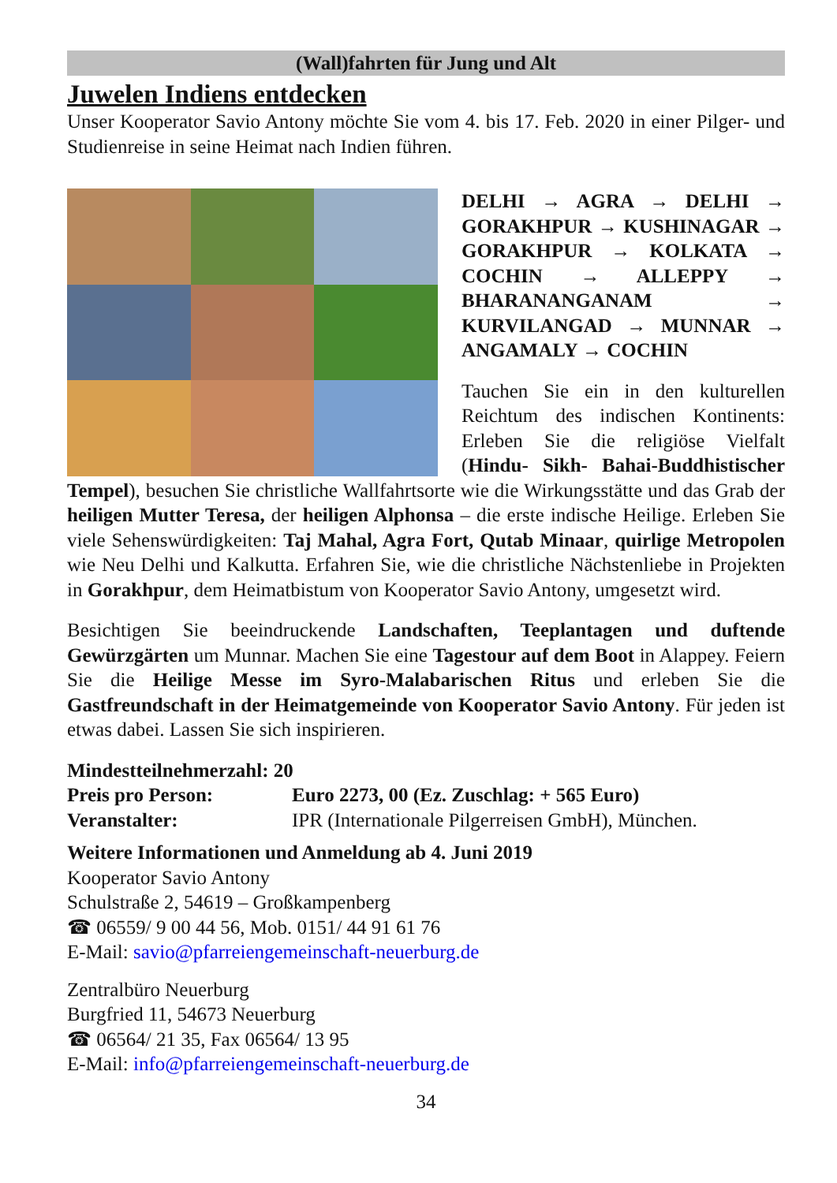(Wall)fahrten für Jung und Alt
Juwelen Indiens entdecken
Unser Kooperator Savio Antony möchte Sie vom 4. bis 17. Feb. 2020 in einer Pilger- und Studienreise in seine Heimat nach Indien führen.
DELHI → AGRA → DELHI → GORAKHPUR → KUSHINAGAR → GORAKHPUR → KOLKATA → COCHIN → ALLEPPY → BHARANANGANAM → KURVILANGAD → MUNNAR → ANGAMALY → COCHIN
Tauchen Sie ein in den kulturellen Reichtum des indischen Kontinents: Erleben Sie die religiöse Vielfalt (Hindu- Sikh- Bahai-Buddhistischer Tempel), besuchen Sie christliche Wallfahrtsorte wie die Wirkungsstätte und das Grab der heiligen Mutter Teresa, der heiligen Alphonsa – die erste indische Heilige. Erleben Sie viele Sehenswürdigkeiten: Taj Mahal, Agra Fort, Qutab Minaar, quirlige Metropolen wie Neu Delhi und Kalkutta. Erfahren Sie, wie die christliche Nächstenliebe in Projekten in Gorakhpur, dem Heimatbistum von Kooperator Savio Antony, umgesetzt wird.
Besichtigen Sie beeindruckende Landschaften, Teeplantagen und duftende Gewürzgärten um Munnar. Machen Sie eine Tagestour auf dem Boot in Alappey. Feiern Sie die Heilige Messe im Syro-Malabarischen Ritus und erleben Sie die Gastfreundschaft in der Heimatgemeinde von Kooperator Savio Antony. Für jeden ist etwas dabei. Lassen Sie sich inspirieren.
Mindestteilnehmerzahl: 20
Preis pro Person: Euro 2273, 00 (Ez. Zuschlag: + 565 Euro)
Veranstalter: IPR (Internationale Pilgerreisen GmbH), München.
Weitere Informationen und Anmeldung ab 4. Juni 2019
Kooperator Savio Antony
Schulstraße 2, 54619 – Großkampenberg
☎ 06559/ 9 00 44 56, Mob. 0151/ 44 91 61 76
E-Mail: savio@pfarreiengemeinschaft-neuerburg.de
Zentralbüro Neuerburg
Burgfried 11, 54673 Neuerburg
☎ 06564/ 21 35, Fax 06564/ 13 95
E-Mail: info@pfarreiengemeinschaft-neuerburg.de
34